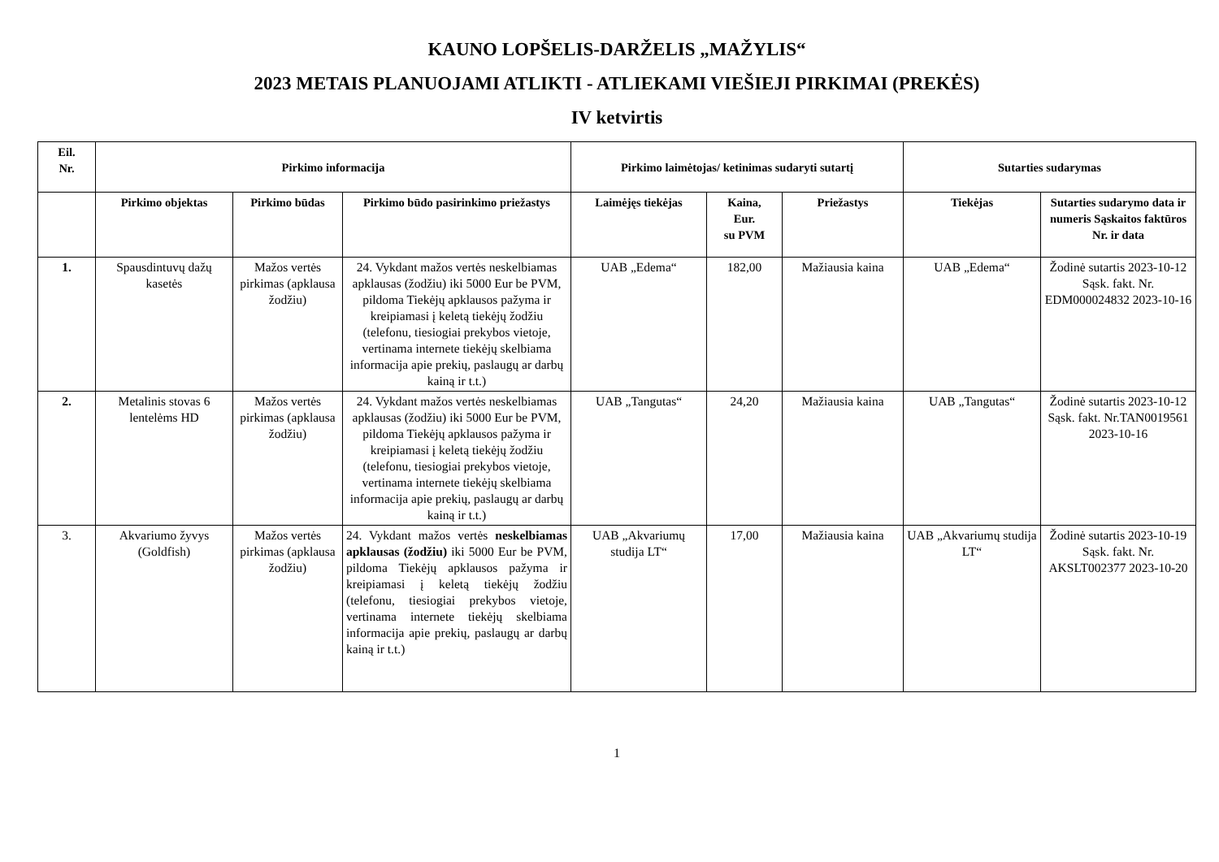KAUNO LOPŠELIS-DARŽELIS „MAŽYLIS“
2023 METAIS PLANUOJAMI ATLIKTI - ATLIEKAMI VIEŠIEJI PIRKIMAI (PREKĖS)
IV ketvirtis
| Eil. Nr. | Pirkimo informacija | | | Pirkimo laimėtojas/ ketinimas sudaryti sutartį | | | Sutarties sudarymas | |
| --- | --- | --- | --- | --- | --- | --- | --- | --- |
| | Pirkimo objektas | Pirkimo būdas | Pirkimo būdo pasirinkimo priežastys | Laimėjęs tiekėjas | Kaina, Eur. su PVM | Priežastys | Tiekėjas | Sutarties sudarymo data ir numeris Sąskaitos faktūros Nr. ir data |
| 1. | Spausdintuvų dažų kasetės | Mažos vertės pirkimas (apklausa žodžiu) | 24. Vykdant mažos vertės neskelbiamas apklausas (žodžiu) iki 5000 Eur be PVM, pildoma Tiekėjų apklausos pažyma ir kreipiamasi į keletą tiekėjų žodžiu (telefonu, tiesiogiai prekybos vietoje, vertinama internete tiekėjų skelbiama informacija apie prekių, paslaugų ar darbų kainą ir t.t.) | UAB „Edema“ | 182,00 | Mažiausia kaina | UAB „Edema“ | Žodinė sutartis 2023-10-12 Sąsk. fakt. Nr. EDM000024832 2023-10-16 |
| 2. | Metalinis stovas 6 lentelėms HD | Mažos vertės pirkimas (apklausa žodžiu) | 24. Vykdant mažos vertės neskelbiamas apklausas (žodžiu) iki 5000 Eur be PVM, pildoma Tiekėjų apklausos pažyma ir kreipiamasi į keletą tiekėjų žodžiu (telefonu, tiesiogiai prekybos vietoje, vertinama internete tiekėjų skelbiama informacija apie prekių, paslaugų ar darbų kainą ir t.t.) | UAB „Tangutas“ | 24,20 | Mažiausia kaina | UAB „Tangutas“ | Žodinė sutartis 2023-10-12 Sąsk. fakt. Nr.TAN0019561 2023-10-16 |
| 3. | Akvariumo žyvys (Goldfish) | Mažos vertės pirkimas (apklausa žodžiu) | 24. Vykdant mažos vertės neskelbiamas apklausas (žodžiu) iki 5000 Eur be PVM, pildoma Tiekėjų apklausos pažyma ir kreipiamasi į keletą tiekėjų žodžiu (telefonu, tiesiogiai prekybos vietoje, vertinama internete tiekėjų skelbiama informacija apie prekių, paslaugų ar darbų kainą ir t.t.) | UAB „Akvariumų studija LT“ | 17,00 | Mažiausia kaina | UAB „Akvariumų studija LT“ | Žodinė sutartis 2023-10-19 Sąsk. fakt. Nr. AKSLT002377 2023-10-20 |
1